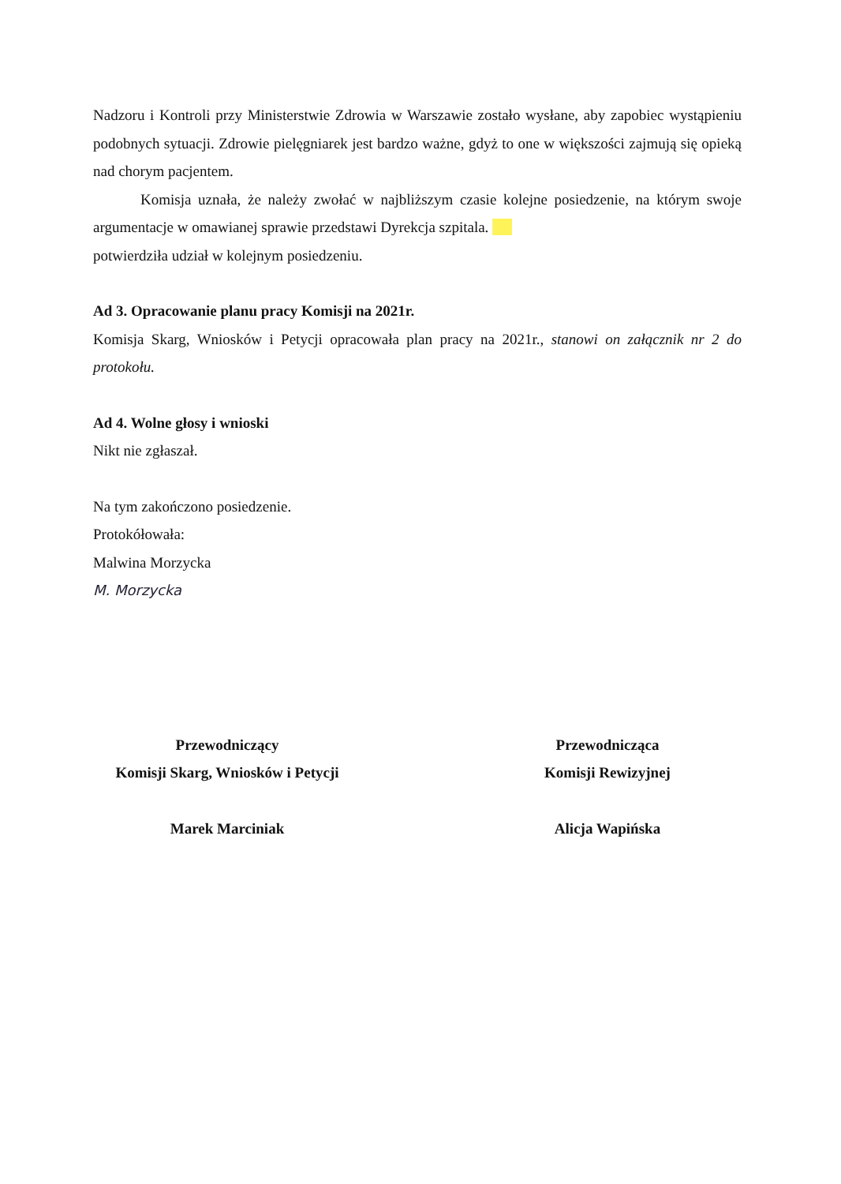Nadzoru i Kontroli przy Ministerstwie Zdrowia w Warszawie zostało wysłane, aby zapobiec wystąpieniu podobnych sytuacji. Zdrowie pielęgniarek jest bardzo ważne, gdyż to one w większości zajmują się opieką nad chorym pacjentem.
Komisja uznała, że należy zwołać w najbliższym czasie kolejne posiedzenie, na którym swoje argumentacje w omawianej sprawie przedstawi Dyrekcja szpitala.
potwierdziła udział w kolejnym posiedzeniu.
Ad 3. Opracowanie planu pracy Komisji na 2021r.
Komisja Skarg, Wniosków i Petycji opracowała plan pracy na 2021r., stanowi on załącznik nr 2 do protokołu.
Ad 4. Wolne głosy i wnioski
Nikt nie zgłaszał.
Na tym zakończono posiedzenie.
Protokółowała:
Malwina Morzycka
M. Morzycka
Przewodniczący
Komisji Skarg, Wniosków i Petycji
Marek Marciniak
Przewodnicząca
Komisji Rewizyjnej
Alicja Wapińska